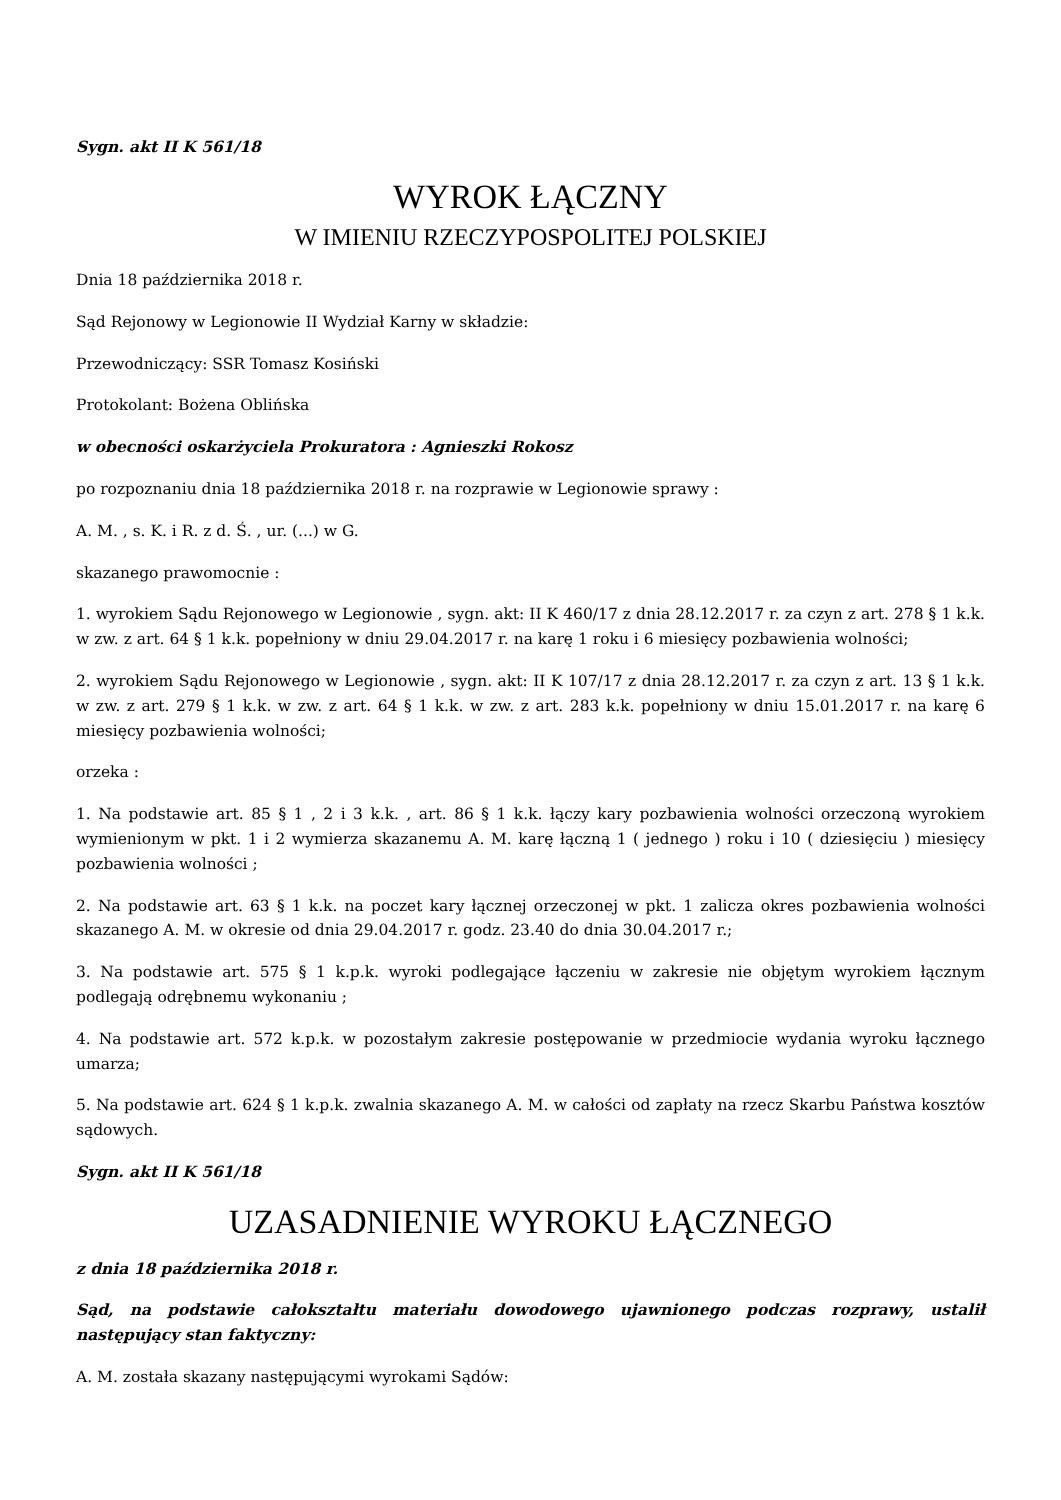Sygn. akt II K 561/18
WYROK ŁĄCZNY
W IMIENIU RZECZYPOSPOLITEJ POLSKIEJ
Dnia 18 października 2018 r.
Sąd Rejonowy w Legionowie II Wydział Karny w składzie:
Przewodniczący: SSR Tomasz Kosiński
Protokolant: Bożena Oblińska
w obecności oskarżyciela Prokuratora : Agnieszki Rokosz
po rozpoznaniu dnia 18 października 2018 r. na rozprawie w Legionowie sprawy :
A. M. , s. K. i R. z d. Ś. , ur. (...) w G.
skazanego prawomocnie :
1. wyrokiem Sądu Rejonowego w Legionowie , sygn. akt: II K 460/17 z dnia 28.12.2017 r. za czyn z art. 278 § 1 k.k. w zw. z art. 64 § 1 k.k. popełniony w dniu 29.04.2017 r. na karę 1 roku i 6 miesięcy pozbawienia wolności;
2. wyrokiem Sądu Rejonowego w Legionowie , sygn. akt: II K 107/17 z dnia 28.12.2017 r. za czyn z art. 13 § 1 k.k. w zw. z art. 279 § 1 k.k. w zw. z art. 64 § 1 k.k. w zw. z art. 283 k.k. popełniony w dniu 15.01.2017 r. na karę 6 miesięcy pozbawienia wolności;
orzeka :
1. Na podstawie art. 85 § 1 , 2 i 3 k.k. , art. 86 § 1 k.k. łączy kary pozbawienia wolności orzeczoną wyrokiem wymienionym w pkt. 1 i 2 wymierza skazanemu A. M. karę łączną 1 ( jednego ) roku i 10 ( dziesięciu ) miesięcy pozbawienia wolności ;
2. Na podstawie art. 63 § 1 k.k. na poczet kary łącznej orzeczonej w pkt. 1 zalicza okres pozbawienia wolności skazanego A. M. w okresie od dnia 29.04.2017 r. godz. 23.40 do dnia 30.04.2017 r.;
3. Na podstawie art. 575 § 1 k.p.k. wyroki podlegające łączeniu w zakresie nie objętym wyrokiem łącznym podlegają odrębnemu wykonaniu ;
4. Na podstawie art. 572 k.p.k. w pozostałym zakresie postępowanie w przedmiocie wydania wyroku łącznego umarza;
5. Na podstawie art. 624 § 1 k.p.k. zwalnia skazanego A. M. w całości od zapłaty na rzecz Skarbu Państwa kosztów sądowych.
Sygn. akt II K 561/18
UZASADNIENIE WYROKU ŁĄCZNEGO
z dnia 18 października 2018 r.
Sąd, na podstawie całokształtu materiału dowodowego ujawnionego podczas rozprawy, ustalił następujący stan faktyczny:
A. M. została skazany następującymi wyrokami Sądów: